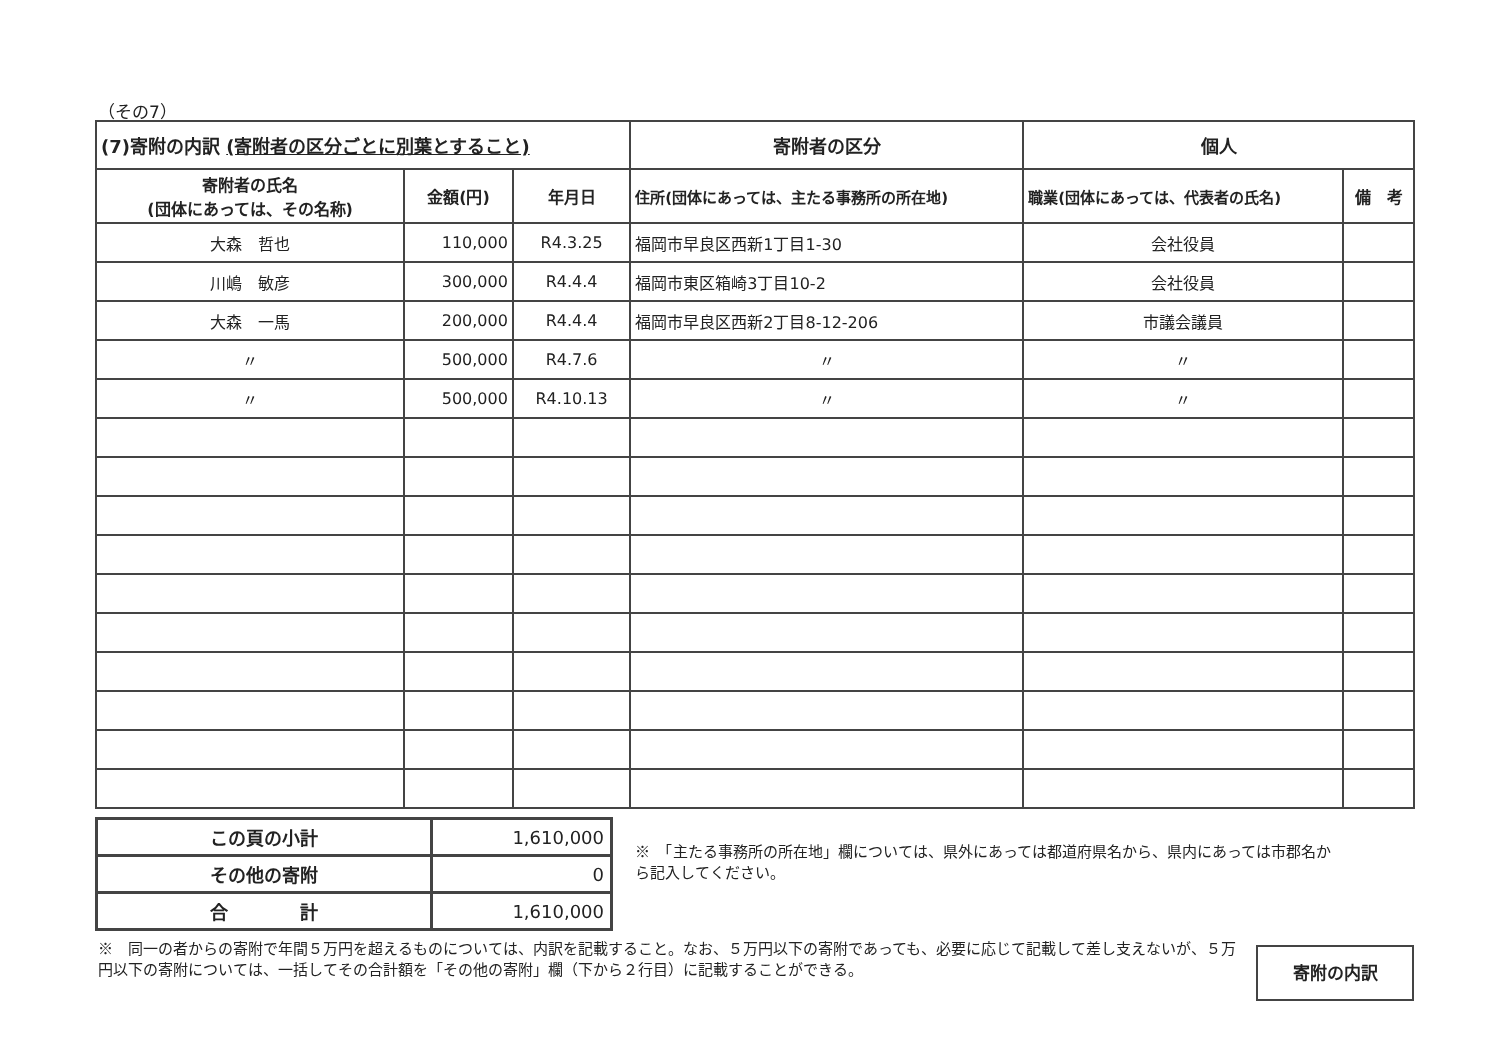（その7）
| (7)寄附の内訳 (寄附者の区分ごとに別葉とすること) | | | 寄附者の区分 | 個人 | |
| --- | --- | --- | --- | --- | --- |
| 寄附者の氏名 (団体にあっては、その名称) | 金額(円) | 年月日 | 住所(団体にあっては、主たる事務所の所在地) | 職業(団体にあっては、代表者の氏名) | 備 考 |
| 大森 哲也 | 110,000 | R4.3.25 | 福岡市早良区西新1丁目1-30 | 会社役員 | |
| 川嶋 敏彦 | 300,000 | R4.4.4 | 福岡市東区箱崎3丁目10-2 | 会社役員 | |
| 大森 一馬 | 200,000 | R4.4.4 | 福岡市早良区西新2丁目8-12-206 | 市議会議員 | |
| 〃 | 500,000 | R4.7.6 | 〃 | 〃 | |
| 〃 | 500,000 | R4.10.13 | 〃 | 〃 | |
| この頁の小計 | 1,610,000 |
| その他の寄附 | 0 |
| 合 計 | 1,610,000 |
※　「主たる事務所の所在地」欄については、県外にあっては都道府県名から、県内にあっては市郡名から記入してください。
※　同一の者からの寄附で年間５万円を超えるものについては、内訳を記載すること。なお、５万円以下の寄附であっても、必要に応じて記載して差し支えないが、５万円以下の寄附については、一括してその合計額を「その他の寄附」欄（下から２行目）に記載することができる。
寄附の内訳